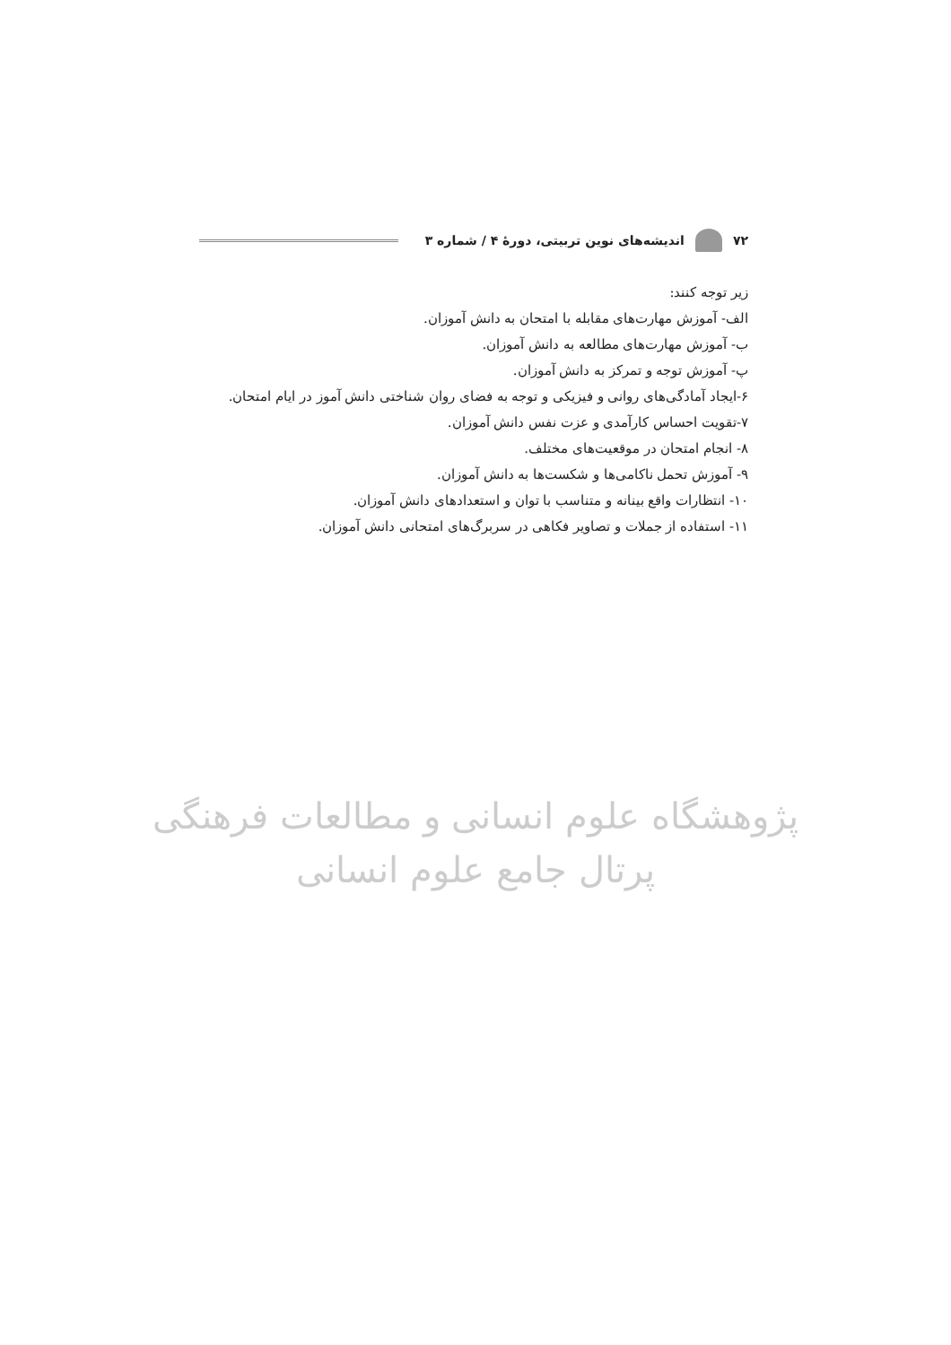۷۲
اندیشه‌های نوین تربیتی، دورهٔ ۴ / شماره ۳
زیر توجه کنند:
الف- آموزش مهارت‌های مقابله با امتحان به دانش آموزان.
ب- آموزش مهارت‌های مطالعه به دانش آموزان.
پ- آموزش توجه و تمرکز به دانش آموزان.
۶-ایجاد آمادگی‌های روانی و فیزیکی و توجه به فضای روان شناختی دانش آموز در ایام امتحان.
۷-تقویت احساس کارآمدی و عزت نفس دانش آموزان.
۸- انجام امتحان در موقعیت‌های مختلف.
۹- آموزش تحمل ناکامی‌ها و شکست‌ها به دانش آموزان.
۱۰- انتظارات واقع بینانه و متناسب با توان و استعدادهای دانش آموزان.
۱۱- استفاده از جملات و تصاویر فکاهی در سربرگ‌های امتحانی دانش آموزان.
پژوهشگاه علوم انسانی و مطالعات فرهنگی
پرتال جامع علوم انسانی